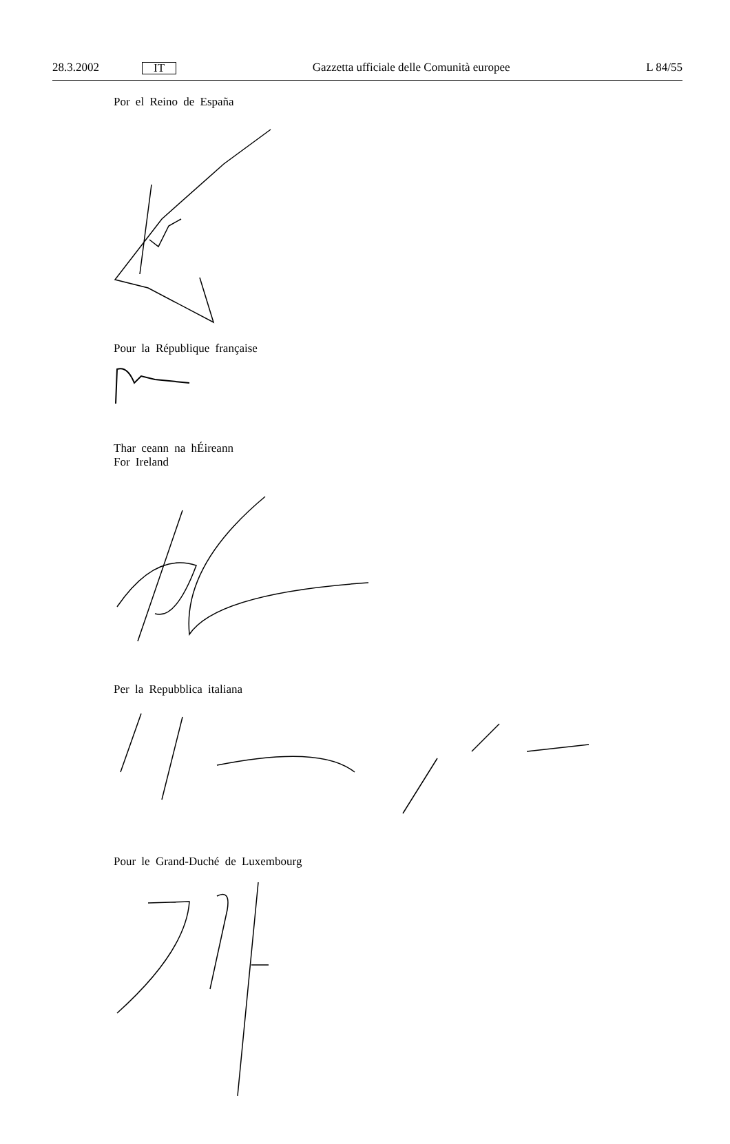28.3.2002 IT Gazzetta ufficiale delle Comunità europee L 84/55
Por el Reino de España
Pour la République française
Thar ceann na hÉireann
For Ireland
Per la Repubblica italiana
Pour le Grand-Duché de Luxembourg